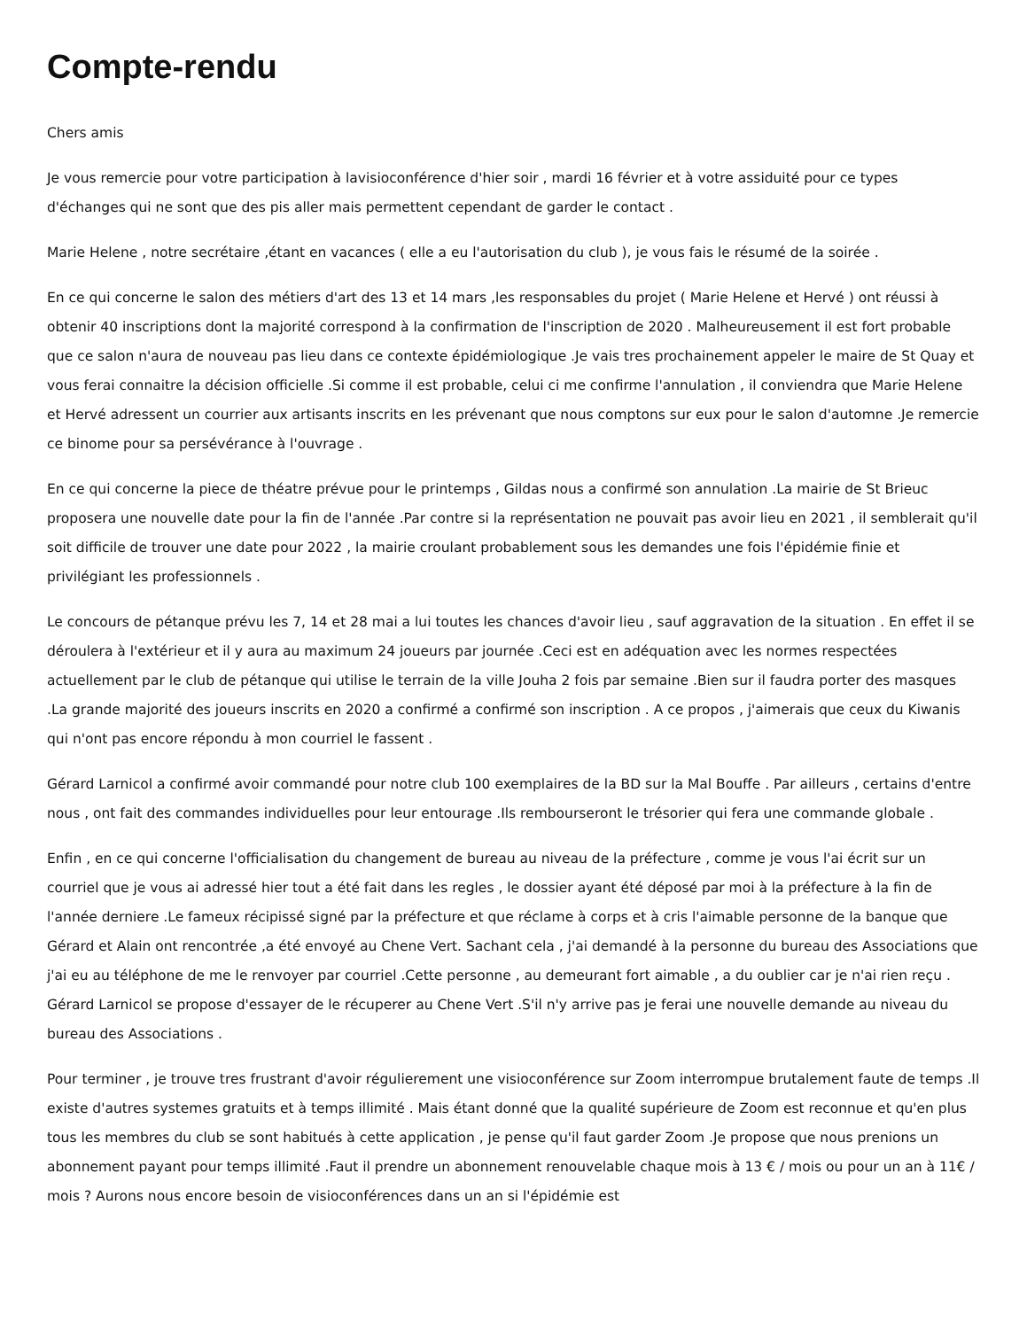Compte-rendu
Chers amis
Je vous remercie pour votre participation à lavisioconférence d'hier soir , mardi 16 février et à votre assiduité pour ce types d'échanges qui ne sont que des pis aller mais permettent cependant de garder le contact .
Marie Helene , notre secrétaire ,étant en vacances ( elle a eu l'autorisation du club ), je vous fais le résumé de la soirée .
En ce qui concerne le salon des métiers d'art des 13 et 14 mars ,les responsables du projet ( Marie Helene et Hervé ) ont réussi à obtenir 40 inscriptions dont la majorité correspond à la confirmation de l'inscription de 2020 . Malheureusement il est fort probable que ce salon n'aura de nouveau pas lieu dans ce contexte épidémiologique .Je vais tres prochainement appeler le maire de St Quay et vous ferai connaitre la décision officielle .Si comme il est probable, celui ci me confirme l'annulation , il conviendra que Marie Helene et Hervé adressent un courrier aux artisants inscrits en les prévenant que nous comptons sur eux pour le salon d'automne .Je remercie ce binome pour sa persévérance à l'ouvrage .
En ce qui concerne la piece de théatre prévue pour le printemps , Gildas nous a confirmé son annulation .La mairie de St Brieuc proposera une nouvelle date pour la fin de l'année .Par contre si la représentation ne pouvait pas avoir lieu en 2021 , il semblerait qu'il soit difficile de trouver une date pour 2022 , la mairie croulant probablement sous les demandes une fois l'épidémie finie et privilégiant les professionnels .
Le concours de pétanque prévu les 7, 14 et 28 mai a lui toutes les chances d'avoir lieu , sauf aggravation de la situation . En effet il se déroulera à l'extérieur et il y aura au maximum 24 joueurs par journée .Ceci est en adéquation avec les normes respectées actuellement par le club de pétanque qui utilise le terrain de la ville Jouha 2 fois par semaine .Bien sur il faudra porter des masques .La grande majorité des joueurs inscrits en 2020 a confirmé a confirmé son inscription . A ce propos , j'aimerais que ceux du Kiwanis qui n'ont pas encore répondu à mon courriel le fassent .
Gérard Larnicol a confirmé avoir commandé pour notre club 100 exemplaires de la BD sur la Mal Bouffe . Par ailleurs , certains d'entre nous , ont fait des commandes individuelles pour leur entourage .Ils rembourseront le trésorier qui fera une commande globale .
Enfin , en ce qui concerne l'officialisation du changement de bureau au niveau de la préfecture , comme je vous l'ai écrit sur un courriel que je vous ai adressé hier tout a été fait dans les regles , le dossier ayant été déposé par moi à la préfecture à la fin de l'année derniere .Le fameux récipissé signé par la préfecture et que réclame à corps et à cris l'aimable personne de la banque que Gérard et Alain ont rencontrée ,a été envoyé au Chene Vert. Sachant cela , j'ai demandé à la personne du bureau des Associations que j'ai eu au téléphone de me le renvoyer par courriel .Cette personne , au demeurant fort aimable , a du oublier car je n'ai rien reçu . Gérard Larnicol se propose d'essayer de le récuperer au Chene Vert .S'il n'y arrive pas je ferai une nouvelle demande au niveau du bureau des Associations .
Pour terminer , je trouve tres frustrant d'avoir régulierement une visioconférence sur Zoom interrompue brutalement faute de temps .Il existe d'autres systemes gratuits et à temps illimité . Mais étant donné que la qualité supérieure de Zoom est reconnue et qu'en plus tous les membres du club se sont habitués à cette application , je pense qu'il faut garder Zoom .Je propose que nous prenions un abonnement payant pour temps illimité .Faut il prendre un abonnement renouvelable chaque mois à 13 € / mois ou pour un an à 11€ / mois ? Aurons nous encore besoin de visioconférences dans un an si l'épidémie est